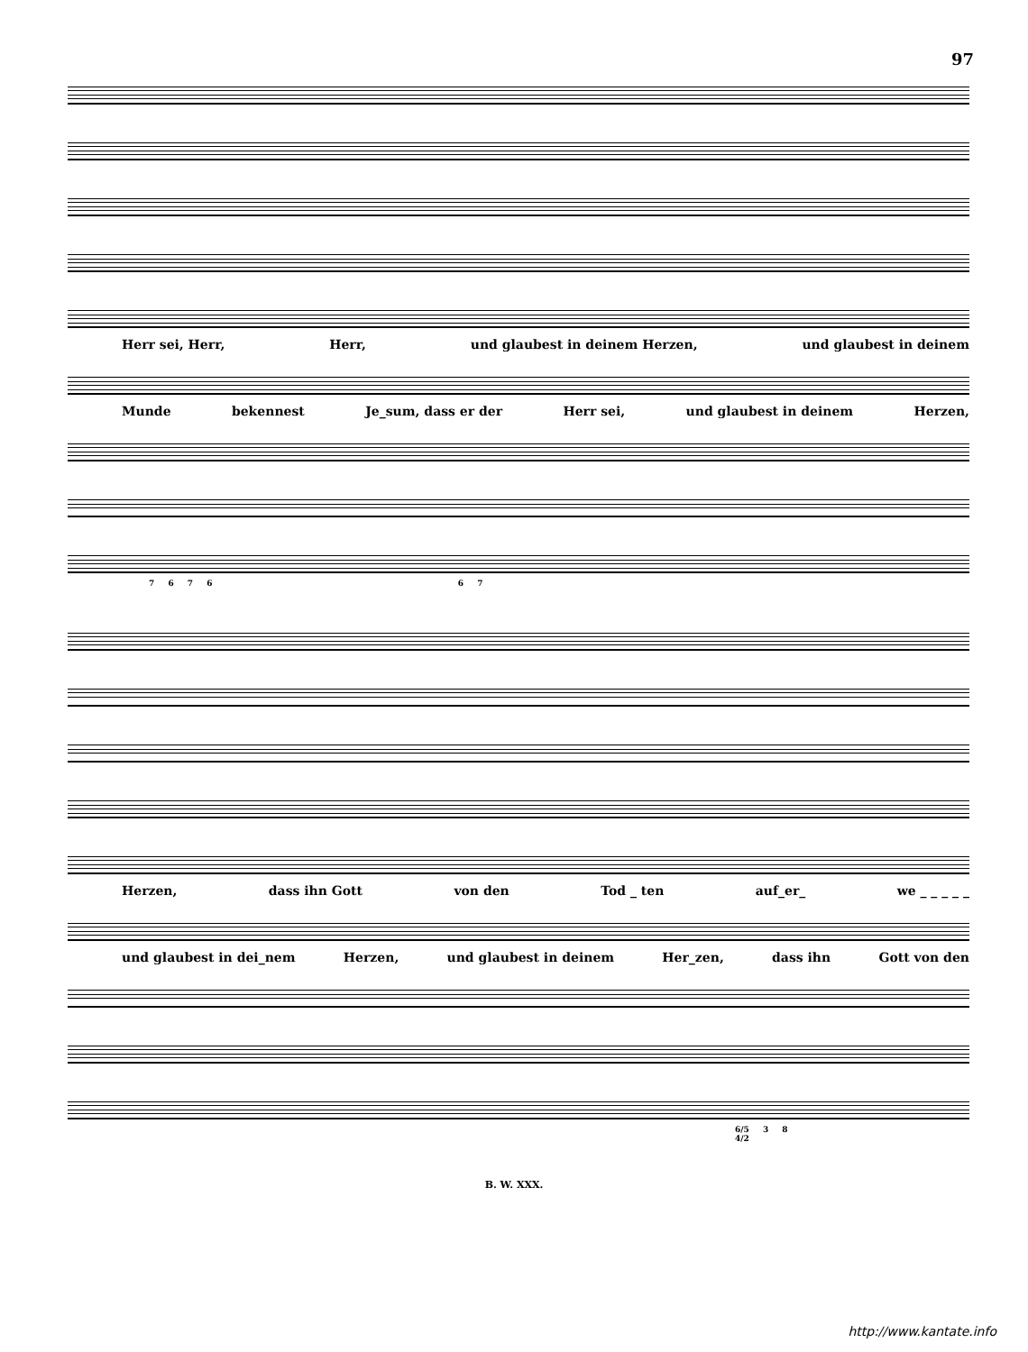97
Herr sei, Herr, Herr, und glaubest in deinem Herzen, und glaubest in deinem
Munde bekennest Je_sum, dass er der Herr sei, und glaubest in deinem Herzen,
7 6 7 6 6 7
Herzen, dass ihn Gott von den Tod _ ten auf_er_ we _ _ _ _ _
und glaubest in dei_nem Herzen, und glaubest in deinem Her_zen, dass ihn Gott von den
6/5 3 8 4/2
B. W. XXX.
http://www.kantate.info